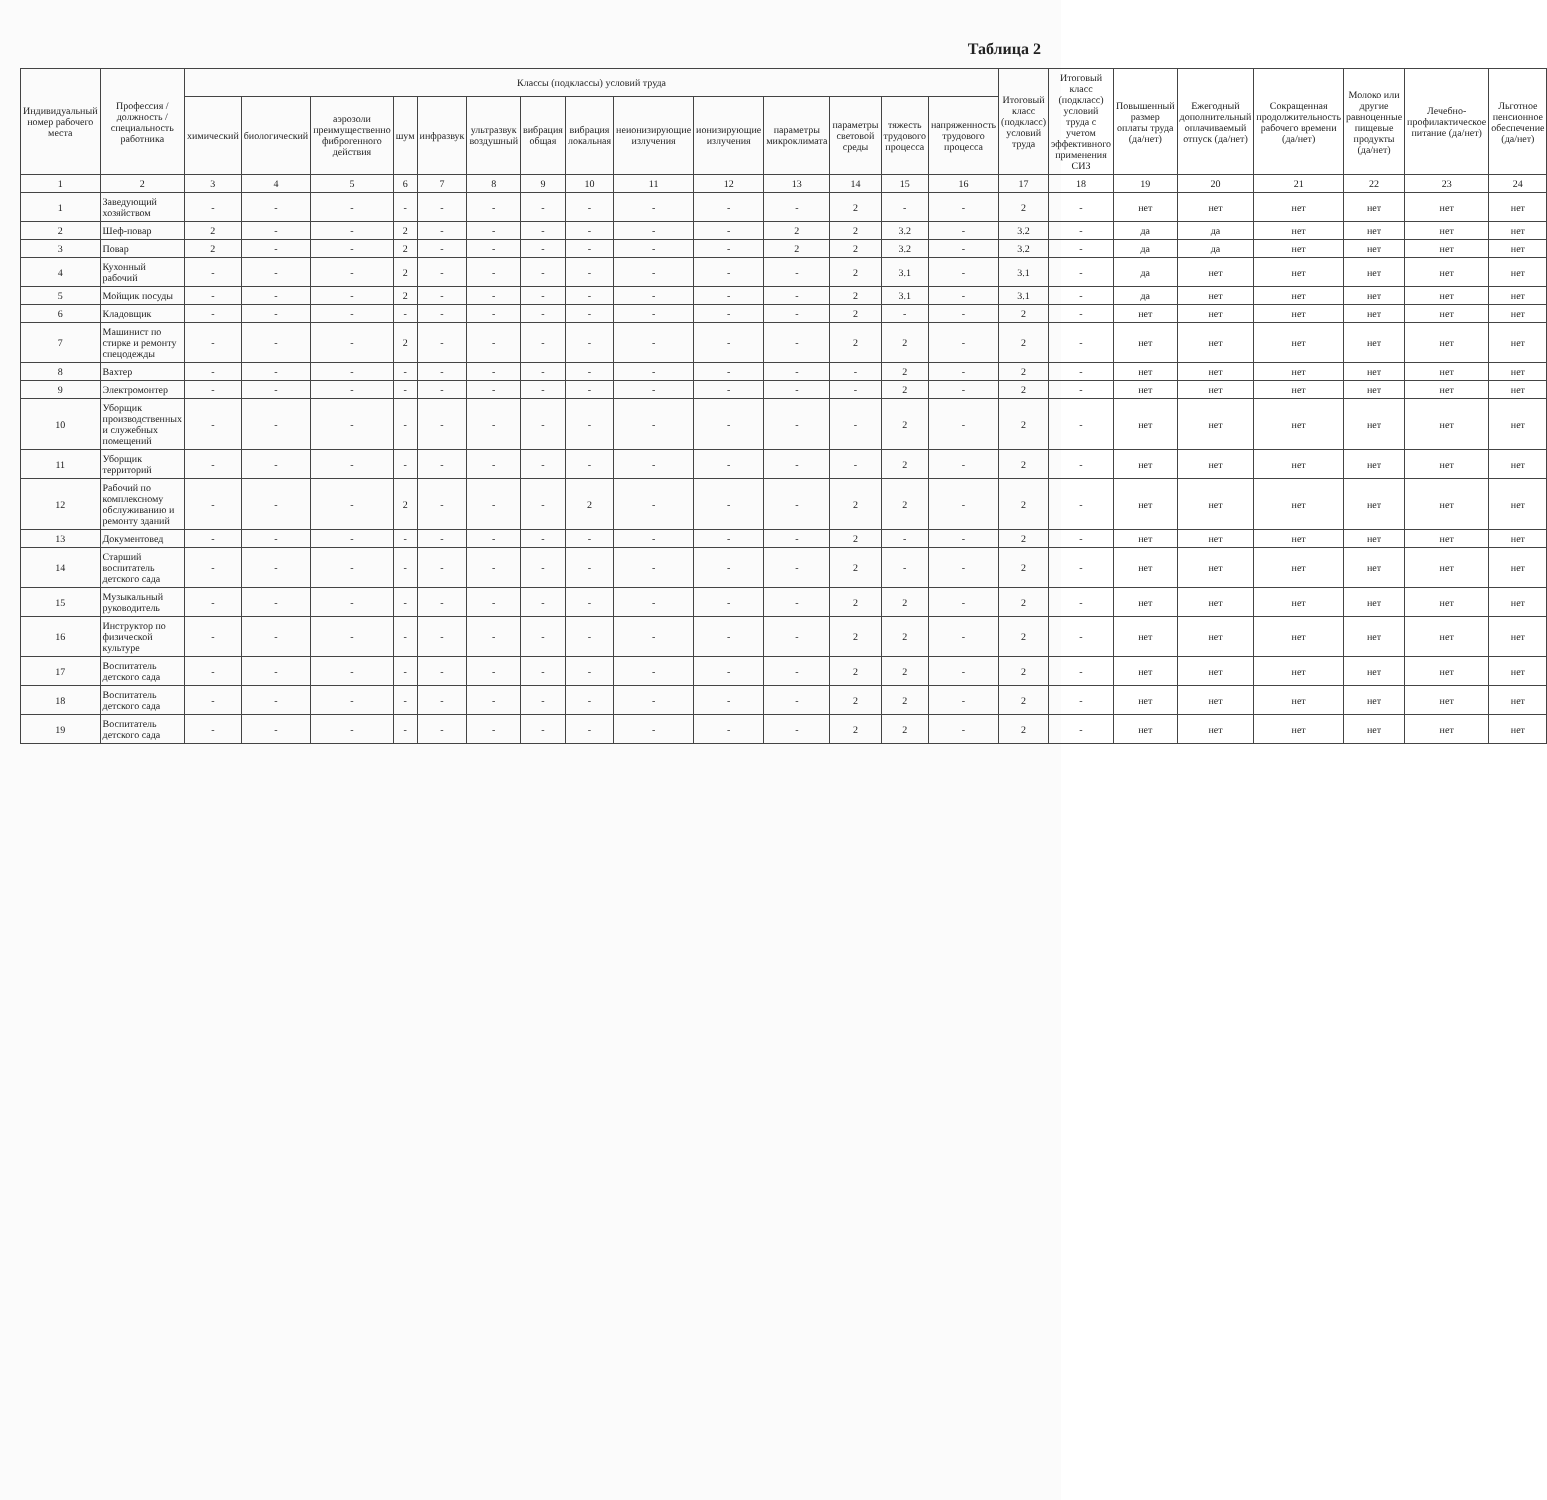Таблица 2
| Индивидуальный номер рабочего места | Профессия / должность / специальность работника | Классы (подклассы) условий труда | | | | | | | | | | | | | | Итоговый класс (подкласс) условий труда | Итоговый класс (подкласс) условий труда с учетом эффективного применения СИЗ | Повышенный размер оплаты труда (да/нет) | Ежегодный дополнительный оплачиваемый отпуск (да/нет) | Сокращенная продолжительность рабочего времени (да/нет) | Молоко или другие равноценные пищевые продукты (да/нет) | Лечебно-профилактическое питание (да/нет) | Льготное пенсионное обеспечение (да/нет) |
| --- | --- | --- | --- | --- | --- | --- | --- | --- | --- | --- | --- | --- | --- | --- | --- | --- | --- | --- | --- | --- | --- | --- | --- |
| | | химический | биологический | аэрозоли преимущественно фиброгенного действия | шум | инфразвук | ультразвук воздушный | вибрация общая | вибрация локальная | неионизирующие излучения | ионизирующие излучения | параметры микроклимата | параметры световой среды | тяжесть трудового процесса | напряженность трудового процесса | | | | | | | | |
| 1 | 2 | 3 | 4 | 5 | 6 | 7 | 8 | 9 | 10 | 11 | 12 | 13 | 14 | 15 | 16 | 17 | 18 | 19 | 20 | 21 | 22 | 23 | 24 |
| 1 | Заведующий хозяйством | - | - | - | - | - | - | - | - | - | - | - | 2 | - | - | 2 | - | нет | нет | нет | нет | нет | нет |
| 2 | Шеф-повар | 2 | - | - | 2 | - | - | - | - | - | - | 2 | 2 | 3.2 | - | 3.2 | - | да | да | нет | нет | нет | нет |
| 3 | Повар | 2 | - | - | 2 | - | - | - | - | - | - | 2 | 2 | 3.2 | - | 3.2 | - | да | да | нет | нет | нет | нет |
| 4 | Кухонный рабочий | - | - | - | 2 | - | - | - | - | - | - | - | 2 | 3.1 | - | 3.1 | - | да | нет | нет | нет | нет | нет |
| 5 | Мойщик посуды | - | - | - | 2 | - | - | - | - | - | - | - | 2 | 3.1 | - | 3.1 | - | да | нет | нет | нет | нет | нет |
| 6 | Кладовщик | - | - | - | - | - | - | - | - | - | - | - | 2 | - | - | 2 | - | нет | нет | нет | нет | нет | нет |
| 7 | Машинист по стирке и ремонту спецодежды | - | - | - | 2 | - | - | - | - | - | - | - | 2 | 2 | - | 2 | - | нет | нет | нет | нет | нет | нет |
| 8 | Вахтер | - | - | - | - | - | - | - | - | - | - | - | - | 2 | - | 2 | - | нет | нет | нет | нет | нет | нет |
| 9 | Электромонтер | - | - | - | - | - | - | - | - | - | - | - | - | 2 | - | 2 | - | нет | нет | нет | нет | нет | нет |
| 10 | Уборщик производственных и служебных помещений | - | - | - | - | - | - | - | - | - | - | - | - | 2 | - | 2 | - | нет | нет | нет | нет | нет | нет |
| 11 | Уборщик территорий | - | - | - | - | - | - | - | - | - | - | - | - | 2 | - | 2 | - | нет | нет | нет | нет | нет | нет |
| 12 | Рабочий по комплексному обслуживанию и ремонту зданий | - | - | - | 2 | - | - | - | 2 | - | - | - | 2 | 2 | - | 2 | - | нет | нет | нет | нет | нет | нет |
| 13 | Документовед | - | - | - | - | - | - | - | - | - | - | - | 2 | - | - | 2 | - | нет | нет | нет | нет | нет | нет |
| 14 | Старший воспитатель детского сада | - | - | - | - | - | - | - | - | - | - | - | 2 | - | - | 2 | - | нет | нет | нет | нет | нет | нет |
| 15 | Музыкальный руководитель | - | - | - | - | - | - | - | - | - | - | - | 2 | 2 | - | 2 | - | нет | нет | нет | нет | нет | нет |
| 16 | Инструктор по физической культуре | - | - | - | - | - | - | - | - | - | - | - | 2 | 2 | - | 2 | - | нет | нет | нет | нет | нет | нет |
| 17 | Воспитатель детского сада | - | - | - | - | - | - | - | - | - | - | - | 2 | 2 | - | 2 | - | нет | нет | нет | нет | нет | нет |
| 18 | Воспитатель детского сада | - | - | - | - | - | - | - | - | - | - | - | 2 | 2 | - | 2 | - | нет | нет | нет | нет | нет | нет |
| 19 | Воспитатель детского сада | - | - | - | - | - | - | - | - | - | - | - | 2 | 2 | - | 2 | - | нет | нет | нет | нет | нет | нет |